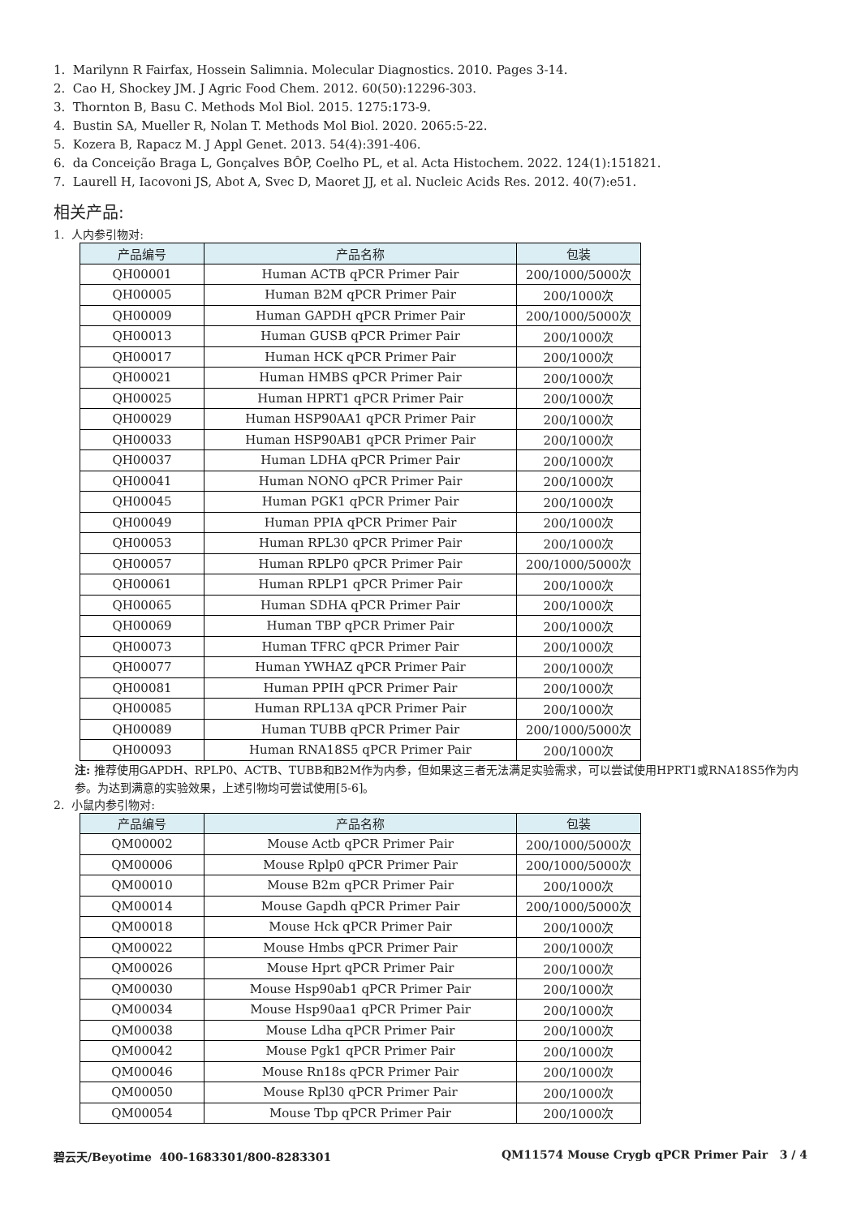1. Marilynn R Fairfax, Hossein Salimnia. Molecular Diagnostics. 2010. Pages 3-14.
2. Cao H, Shockey JM. J Agric Food Chem. 2012. 60(50):12296-303.
3. Thornton B, Basu C. Methods Mol Biol. 2015. 1275:173-9.
4. Bustin SA, Mueller R, Nolan T. Methods Mol Biol. 2020. 2065:5-22.
5. Kozera B, Rapacz M. J Appl Genet. 2013. 54(4):391-406.
6. da Conceição Braga L, Gonçalves BÔP, Coelho PL, et al. Acta Histochem. 2022. 124(1):151821.
7. Laurell H, Iacovoni JS, Abot A, Svec D, Maoret JJ, et al. Nucleic Acids Res. 2012. 40(7):e51.
相关产品:
1. 人内参引物对:
| 产品编号 | 产品名称 | 包装 |
| --- | --- | --- |
| QH00001 | Human ACTB qPCR Primer Pair | 200/1000/5000次 |
| QH00005 | Human B2M qPCR Primer Pair | 200/1000次 |
| QH00009 | Human GAPDH qPCR Primer Pair | 200/1000/5000次 |
| QH00013 | Human GUSB qPCR Primer Pair | 200/1000次 |
| QH00017 | Human HCK qPCR Primer Pair | 200/1000次 |
| QH00021 | Human HMBS qPCR Primer Pair | 200/1000次 |
| QH00025 | Human HPRT1 qPCR Primer Pair | 200/1000次 |
| QH00029 | Human HSP90AA1 qPCR Primer Pair | 200/1000次 |
| QH00033 | Human HSP90AB1 qPCR Primer Pair | 200/1000次 |
| QH00037 | Human LDHA qPCR Primer Pair | 200/1000次 |
| QH00041 | Human NONO qPCR Primer Pair | 200/1000次 |
| QH00045 | Human PGK1 qPCR Primer Pair | 200/1000次 |
| QH00049 | Human PPIA qPCR Primer Pair | 200/1000次 |
| QH00053 | Human RPL30 qPCR Primer Pair | 200/1000次 |
| QH00057 | Human RPLP0 qPCR Primer Pair | 200/1000/5000次 |
| QH00061 | Human RPLP1 qPCR Primer Pair | 200/1000次 |
| QH00065 | Human SDHA qPCR Primer Pair | 200/1000次 |
| QH00069 | Human TBP qPCR Primer Pair | 200/1000次 |
| QH00073 | Human TFRC qPCR Primer Pair | 200/1000次 |
| QH00077 | Human YWHAZ qPCR Primer Pair | 200/1000次 |
| QH00081 | Human PPIH qPCR Primer Pair | 200/1000次 |
| QH00085 | Human RPL13A qPCR Primer Pair | 200/1000次 |
| QH00089 | Human TUBB qPCR Primer Pair | 200/1000/5000次 |
| QH00093 | Human RNA18S5 qPCR Primer Pair | 200/1000次 |
注: 推荐使用GAPDH、RPLP0、ACTB、TUBB和B2M作为内参，但如果这三者无法满足实验需求，可以尝试使用HPRT1或RNA18S5作为内参。为达到满意的实验效果，上述引物均可尝试使用[5-6]。
2. 小鼠内参引物对:
| 产品编号 | 产品名称 | 包装 |
| --- | --- | --- |
| QM00002 | Mouse Actb qPCR Primer Pair | 200/1000/5000次 |
| QM00006 | Mouse Rplp0 qPCR Primer Pair | 200/1000/5000次 |
| QM00010 | Mouse B2m qPCR Primer Pair | 200/1000次 |
| QM00014 | Mouse Gapdh qPCR Primer Pair | 200/1000/5000次 |
| QM00018 | Mouse Hck qPCR Primer Pair | 200/1000次 |
| QM00022 | Mouse Hmbs qPCR Primer Pair | 200/1000次 |
| QM00026 | Mouse Hprt qPCR Primer Pair | 200/1000次 |
| QM00030 | Mouse Hsp90ab1 qPCR Primer Pair | 200/1000次 |
| QM00034 | Mouse Hsp90aa1 qPCR Primer Pair | 200/1000次 |
| QM00038 | Mouse Ldha qPCR Primer Pair | 200/1000次 |
| QM00042 | Mouse Pgk1 qPCR Primer Pair | 200/1000次 |
| QM00046 | Mouse Rn18s qPCR Primer Pair | 200/1000次 |
| QM00050 | Mouse Rpl30 qPCR Primer Pair | 200/1000次 |
| QM00054 | Mouse Tbp qPCR Primer Pair | 200/1000次 |
碧云天/Beyotime 400-1683301/800-8283301 QM11574 Mouse Crygb qPCR Primer Pair 3 / 4